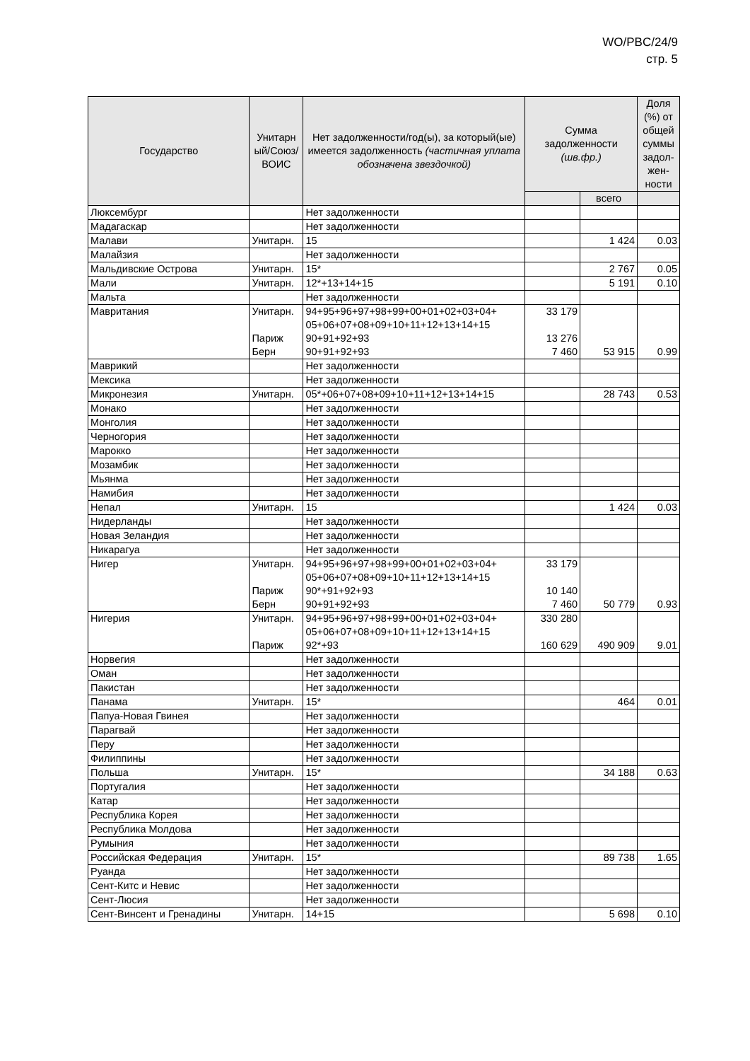WO/PBC/24/9
стр. 5
| Государство | Унитарн ый/Союз/ ВОИС | Нет задолженности/год(ы), за который(ые) имеется задолженность (частичная уплата обозначена звездочкой) | Сумма задолженности (шв.фр.) | | Доля (%) от общей суммы задол-жен-ности |
| --- | --- | --- | --- | --- | --- |
| | | | | всего | |
| Люксембург | | Нет задолженности | | | |
| Мадагаскар | | Нет задолженности | | | |
| Малави | Унитарн. | 15 | | 1 424 | 0.03 |
| Малайзия | | Нет задолженности | | | |
| Мальдивские Острова | Унитарн. | 15* | | 2 767 | 0.05 |
| Мали | Унитарн. | 12*+13+14+15 | | 5 191 | 0.10 |
| Мальта | | Нет задолженности | | | |
| Мавритания | Унитарн. Париж Берн | 94+95+96+97+98+99+00+01+02+03+04+ 05+06+07+08+09+10+11+12+13+14+15 90+91+92+93 90+91+92+93 | 33 179 13 276 7 460 | 53 915 | 0.99 |
| Маврикий | | Нет задолженности | | | |
| Мексика | | Нет задолженности | | | |
| Микронезия | Унитарн. | 05*+06+07+08+09+10+11+12+13+14+15 | | 28 743 | 0.53 |
| Монако | | Нет задолженности | | | |
| Монголия | | Нет задолженности | | | |
| Черногория | | Нет задолженности | | | |
| Марокко | | Нет задолженности | | | |
| Мозамбик | | Нет задолженности | | | |
| Мьянма | | Нет задолженности | | | |
| Намибия | | Нет задолженности | | | |
| Непал | Унитарн. | 15 | | 1 424 | 0.03 |
| Нидерланды | | Нет задолженности | | | |
| Новая Зеландия | | Нет задолженности | | | |
| Никарагуа | | Нет задолженности | | | |
| Нигер | Унитарн. Париж Берн | 94+95+96+97+98+99+00+01+02+03+04+ 05+06+07+08+09+10+11+12+13+14+15 90*+91+92+93 90+91+92+93 | 33 179 10 140 7 460 | 50 779 | 0.93 |
| Нигерия | Унитарн. Париж | 94+95+96+97+98+99+00+01+02+03+04+ 05+06+07+08+09+10+11+12+13+14+15 92*+93 | 330 280 160 629 | 490 909 | 9.01 |
| Норвегия | | Нет задолженности | | | |
| Оман | | Нет задолженности | | | |
| Пакистан | | Нет задолженности | | | |
| Панама | Унитарн. | 15* | | 464 | 0.01 |
| Папуа-Новая Гвинея | | Нет задолженности | | | |
| Парагвай | | Нет задолженности | | | |
| Перу | | Нет задолженности | | | |
| Филиппины | | Нет задолженности | | | |
| Польша | Унитарн. | 15* | | 34 188 | 0.63 |
| Португалия | | Нет задолженности | | | |
| Катар | | Нет задолженности | | | |
| Республика Корея | | Нет задолженности | | | |
| Республика Молдова | | Нет задолженности | | | |
| Румыния | | Нет задолженности | | | |
| Российская Федерация | Унитарн. | 15* | | 89 738 | 1.65 |
| Руанда | | Нет задолженности | | | |
| Сент-Китс и Невис | | Нет задолженности | | | |
| Сент-Люсия | | Нет задолженности | | | |
| Сент-Винсент и Гренадины | Унитарн. | 14+15 | | 5 698 | 0.10 |